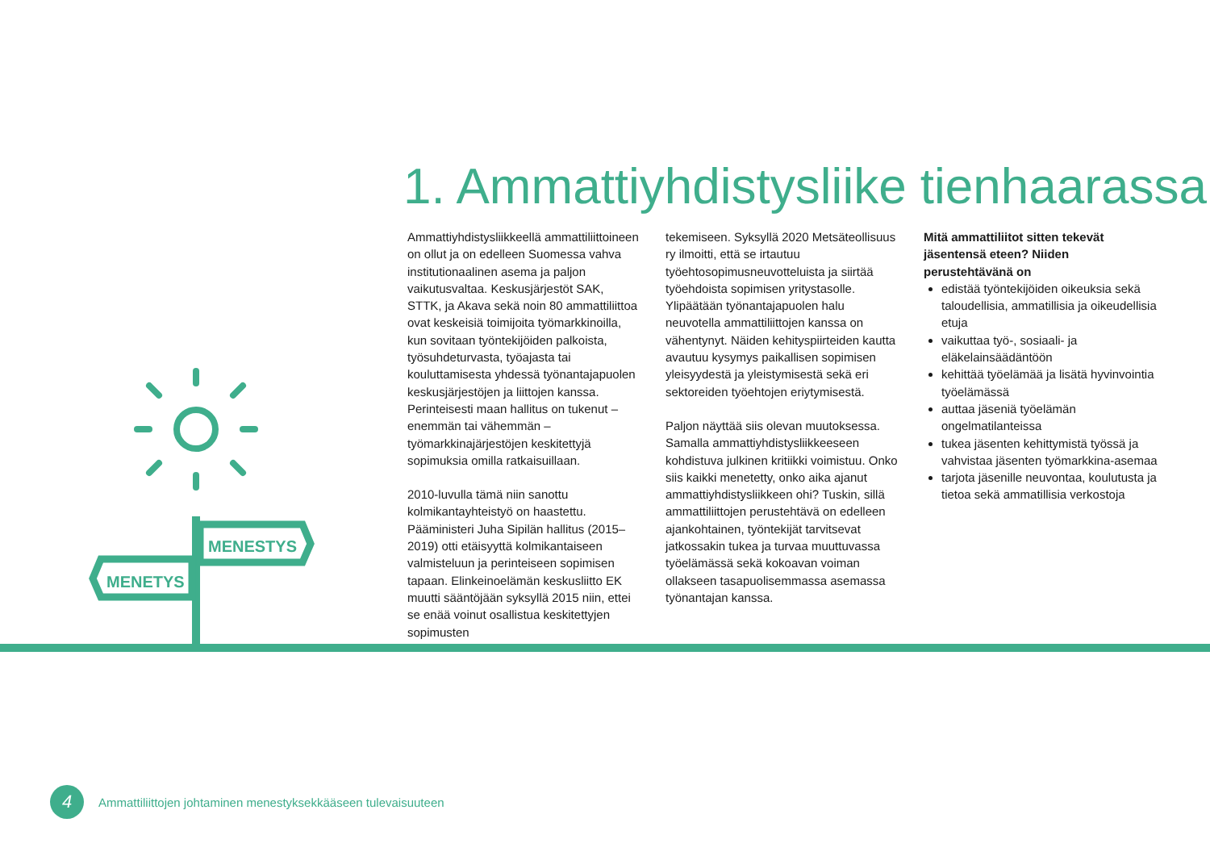1. Ammattiyhdistysliike tienhaarassa
MENESTYS
MENETYS
Ammattiyhdistysliikkeellä ammattiliittoineen on ollut ja on edelleen Suomessa vahva institutionaalinen asema ja paljon vaikutusvaltaa. Keskusjärjestöt SAK, STTK, ja Akava sekä noin 80 ammattiliittoa ovat keskeisiä toimijoita työmarkkinoilla, kun sovitaan työntekijöiden palkoista, työsuhdeturvasta, työajasta tai kouluttamisesta yhdessä työnantajapuolen keskusjärjestöjen ja liittojen kanssa. Perinteisesti maan hallitus on tukenut – enemmän tai vähemmän – työmarkkinajärjestöjen keskitettyjä sopimuksia omilla ratkaisuillaan.
2010-luvulla tämä niin sanottu kolmikantayhteistyö on haastettu. Pääministeri Juha Sipilän hallitus (2015–2019) otti etäisyyttä kolmikantaiseen valmisteluun ja perinteiseen sopimisen tapaan. Elinkeinoelämän keskusliitto EK muutti sääntöjään syksyllä 2015 niin, ettei se enää voinut osallistua keskitettyjen sopimusten
tekemiseen. Syksyllä 2020 Metsäteollisuus ry ilmoitti, että se irtautuu työehtosopimusneuvotteluista ja siirtää työehdoista sopimisen yritystasolle. Ylipäätään työnantajapuolen halu neuvotella ammattiliittojen kanssa on vähentynyt. Näiden kehityspiirteiden kautta avautuu kysymys paikallisen sopimisen yleisyydestä ja yleistymisestä sekä eri sektoreiden työehtojen eriytymisestä.
Paljon näyttää siis olevan muutoksessa. Samalla ammattiyhdistysliikkeeseen kohdistuva julkinen kritiikki voimistuu. Onko siis kaikki menetetty, onko aika ajanut ammattiyhdistysliikkeen ohi? Tuskin, sillä ammattiliittojen perustehtävä on edelleen ajankohtainen, työntekijät tarvitsevat jatkossakin tukea ja turvaa muuttuvassa työelämässä sekä kokoavan voiman ollakseen tasapuolisemmassa asemassa työnantajan kanssa.
Mitä ammattiliitot sitten tekevät jäsentensä eteen? Niiden perustehtävänä on
edistää työntekijöiden oikeuksia sekä taloudellisia, ammatillisia ja oikeudellisia etuja
vaikuttaa työ-, sosiaali- ja eläkelainsäädäntöön
kehittää työelämää ja lisätä hyvinvointia työelämässä
auttaa jäseniä työelämän ongelmatilanteissa
tukea jäsenten kehittymistä työssä ja vahvistaa jäsenten työmarkkina-asemaa
tarjota jäsenille neuvontaa, koulutusta ja tietoa sekä ammatillisia verkostoja
4
Ammattiliittojen johtaminen menestyksekkääseen tulevaisuuteen